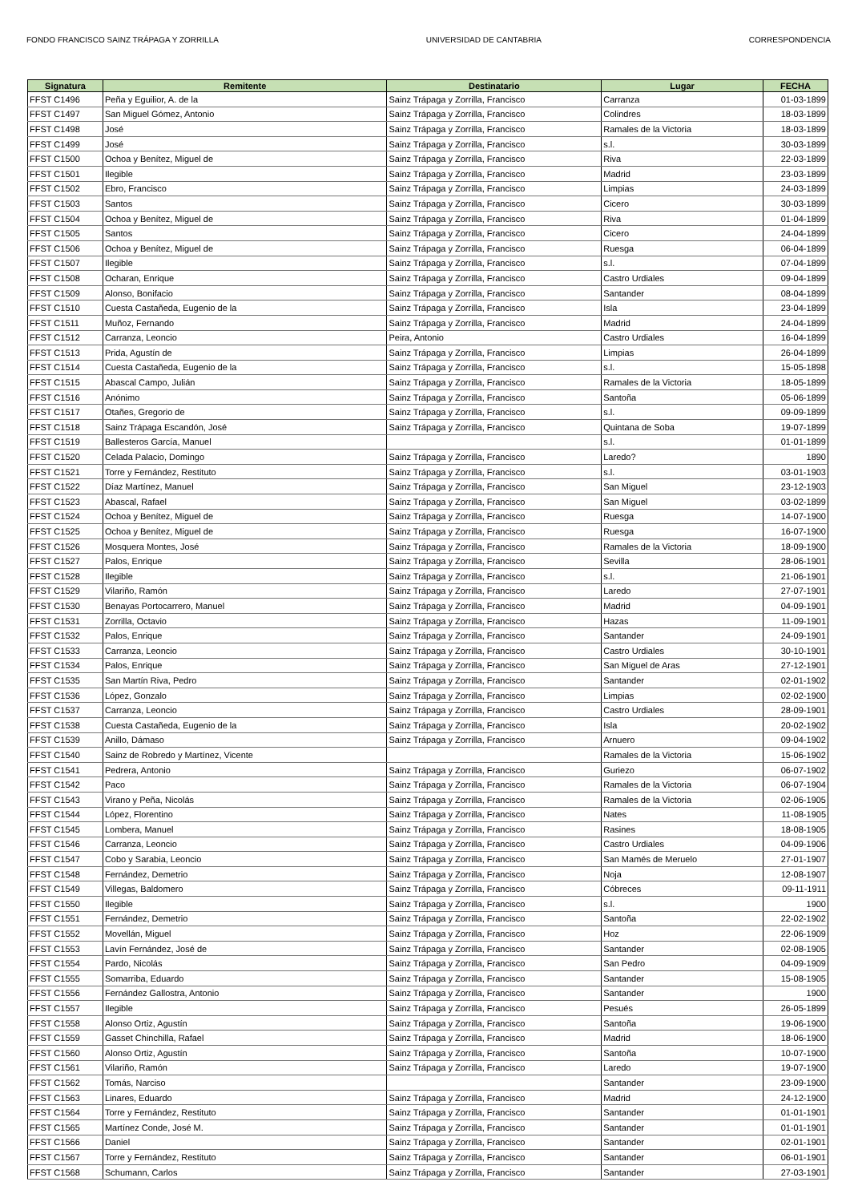FONDO FRANCISCO SAINZ TRÁPAGA Y ZORRILLA UNIVERSIDAD DE CANTABRIA CORRESPONDENCIA
| Signatura | Remitente | Destinatario | Lugar | FECHA |
| --- | --- | --- | --- | --- |
| FFST C1496 | Peña y Eguilior, A. de la | Sainz Trápaga y Zorrilla, Francisco | Carranza | 01-03-1899 |
| FFST C1497 | San Miguel Gómez, Antonio | Sainz Trápaga y Zorrilla, Francisco | Colindres | 18-03-1899 |
| FFST C1498 | José | Sainz Trápaga y Zorrilla, Francisco | Ramales de la Victoria | 18-03-1899 |
| FFST C1499 | José | Sainz Trápaga y Zorrilla, Francisco | s.l. | 30-03-1899 |
| FFST C1500 | Ochoa y Benítez, Miguel de | Sainz Trápaga y Zorrilla, Francisco | Riva | 22-03-1899 |
| FFST C1501 | Ilegible | Sainz Trápaga y Zorrilla, Francisco | Madrid | 23-03-1899 |
| FFST C1502 | Ebro, Francisco | Sainz Trápaga y Zorrilla, Francisco | Limpias | 24-03-1899 |
| FFST C1503 | Santos | Sainz Trápaga y Zorrilla, Francisco | Cicero | 30-03-1899 |
| FFST C1504 | Ochoa y Benítez, Miguel de | Sainz Trápaga y Zorrilla, Francisco | Riva | 01-04-1899 |
| FFST C1505 | Santos | Sainz Trápaga y Zorrilla, Francisco | Cicero | 24-04-1899 |
| FFST C1506 | Ochoa y Benítez, Miguel de | Sainz Trápaga y Zorrilla, Francisco | Ruesga | 06-04-1899 |
| FFST C1507 | Ilegible | Sainz Trápaga y Zorrilla, Francisco | s.l. | 07-04-1899 |
| FFST C1508 | Ocharan, Enrique | Sainz Trápaga y Zorrilla, Francisco | Castro Urdiales | 09-04-1899 |
| FFST C1509 | Alonso, Bonifacio | Sainz Trápaga y Zorrilla, Francisco | Santander | 08-04-1899 |
| FFST C1510 | Cuesta Castañeda, Eugenio de la | Sainz Trápaga y Zorrilla, Francisco | Isla | 23-04-1899 |
| FFST C1511 | Muñoz, Fernando | Sainz Trápaga y Zorrilla, Francisco | Madrid | 24-04-1899 |
| FFST C1512 | Carranza, Leoncio | Peira, Antonio | Castro Urdiales | 16-04-1899 |
| FFST C1513 | Prida, Agustín de | Sainz Trápaga y Zorrilla, Francisco | Limpias | 26-04-1899 |
| FFST C1514 | Cuesta Castañeda, Eugenio de la | Sainz Trápaga y Zorrilla, Francisco | s.l. | 15-05-1898 |
| FFST C1515 | Abascal Campo, Julián | Sainz Trápaga y Zorrilla, Francisco | Ramales de la Victoria | 18-05-1899 |
| FFST C1516 | Anónimo | Sainz Trápaga y Zorrilla, Francisco | Santoña | 05-06-1899 |
| FFST C1517 | Otañes, Gregorio de | Sainz Trápaga y Zorrilla, Francisco | s.l. | 09-09-1899 |
| FFST C1518 | Sainz Trápaga Escandón, José | Sainz Trápaga y Zorrilla, Francisco | Quintana de Soba | 19-07-1899 |
| FFST C1519 | Ballesteros García, Manuel | | s.l. | 01-01-1899 |
| FFST C1520 | Celada Palacio, Domingo | Sainz Trápaga y Zorrilla, Francisco | Laredo? | 1890 |
| FFST C1521 | Torre y Fernández, Restituto | Sainz Trápaga y Zorrilla, Francisco | s.l. | 03-01-1903 |
| FFST C1522 | Díaz Martínez, Manuel | Sainz Trápaga y Zorrilla, Francisco | San Miguel | 23-12-1903 |
| FFST C1523 | Abascal, Rafael | Sainz Trápaga y Zorrilla, Francisco | San Miguel | 03-02-1899 |
| FFST C1524 | Ochoa y Benítez, Miguel de | Sainz Trápaga y Zorrilla, Francisco | Ruesga | 14-07-1900 |
| FFST C1525 | Ochoa y Benítez, Miguel de | Sainz Trápaga y Zorrilla, Francisco | Ruesga | 16-07-1900 |
| FFST C1526 | Mosquera Montes, José | Sainz Trápaga y Zorrilla, Francisco | Ramales de la Victoria | 18-09-1900 |
| FFST C1527 | Palos, Enrique | Sainz Trápaga y Zorrilla, Francisco | Sevilla | 28-06-1901 |
| FFST C1528 | Ilegible | Sainz Trápaga y Zorrilla, Francisco | s.l. | 21-06-1901 |
| FFST C1529 | Vilariño, Ramón | Sainz Trápaga y Zorrilla, Francisco | Laredo | 27-07-1901 |
| FFST C1530 | Benayas Portocarrero, Manuel | Sainz Trápaga y Zorrilla, Francisco | Madrid | 04-09-1901 |
| FFST C1531 | Zorrilla, Octavio | Sainz Trápaga y Zorrilla, Francisco | Hazas | 11-09-1901 |
| FFST C1532 | Palos, Enrique | Sainz Trápaga y Zorrilla, Francisco | Santander | 24-09-1901 |
| FFST C1533 | Carranza, Leoncio | Sainz Trápaga y Zorrilla, Francisco | Castro Urdiales | 30-10-1901 |
| FFST C1534 | Palos, Enrique | Sainz Trápaga y Zorrilla, Francisco | San Miguel de Aras | 27-12-1901 |
| FFST C1535 | San Martín Riva, Pedro | Sainz Trápaga y Zorrilla, Francisco | Santander | 02-01-1902 |
| FFST C1536 | López, Gonzalo | Sainz Trápaga y Zorrilla, Francisco | Limpias | 02-02-1900 |
| FFST C1537 | Carranza, Leoncio | Sainz Trápaga y Zorrilla, Francisco | Castro Urdiales | 28-09-1901 |
| FFST C1538 | Cuesta Castañeda, Eugenio de la | Sainz Trápaga y Zorrilla, Francisco | Isla | 20-02-1902 |
| FFST C1539 | Anillo, Dámaso | Sainz Trápaga y Zorrilla, Francisco | Arnuero | 09-04-1902 |
| FFST C1540 | Sainz de Robredo y Martínez, Vicente | | Ramales de la Victoria | 15-06-1902 |
| FFST C1541 | Pedrera, Antonio | Sainz Trápaga y Zorrilla, Francisco | Guriezo | 06-07-1902 |
| FFST C1542 | Paco | Sainz Trápaga y Zorrilla, Francisco | Ramales de la Victoria | 06-07-1904 |
| FFST C1543 | Virano y Peña, Nicolás | Sainz Trápaga y Zorrilla, Francisco | Ramales de la Victoria | 02-06-1905 |
| FFST C1544 | López, Florentino | Sainz Trápaga y Zorrilla, Francisco | Nates | 11-08-1905 |
| FFST C1545 | Lombera, Manuel | Sainz Trápaga y Zorrilla, Francisco | Rasines | 18-08-1905 |
| FFST C1546 | Carranza, Leoncio | Sainz Trápaga y Zorrilla, Francisco | Castro Urdiales | 04-09-1906 |
| FFST C1547 | Cobo y Sarabia, Leoncio | Sainz Trápaga y Zorrilla, Francisco | San Mamés de Meruelo | 27-01-1907 |
| FFST C1548 | Fernández, Demetrio | Sainz Trápaga y Zorrilla, Francisco | Noja | 12-08-1907 |
| FFST C1549 | Villegas, Baldomero | Sainz Trápaga y Zorrilla, Francisco | Cóbreces | 09-11-1911 |
| FFST C1550 | Ilegible | Sainz Trápaga y Zorrilla, Francisco | s.l. | 1900 |
| FFST C1551 | Fernández, Demetrio | Sainz Trápaga y Zorrilla, Francisco | Santoña | 22-02-1902 |
| FFST C1552 | Movellán, Miguel | Sainz Trápaga y Zorrilla, Francisco | Hoz | 22-06-1909 |
| FFST C1553 | Lavín Fernández, José de | Sainz Trápaga y Zorrilla, Francisco | Santander | 02-08-1905 |
| FFST C1554 | Pardo, Nicolás | Sainz Trápaga y Zorrilla, Francisco | San Pedro | 04-09-1909 |
| FFST C1555 | Somarriba, Eduardo | Sainz Trápaga y Zorrilla, Francisco | Santander | 15-08-1905 |
| FFST C1556 | Fernández Gallostra, Antonio | Sainz Trápaga y Zorrilla, Francisco | Santander | 1900 |
| FFST C1557 | Ilegible | Sainz Trápaga y Zorrilla, Francisco | Pesués | 26-05-1899 |
| FFST C1558 | Alonso Ortiz, Agustín | Sainz Trápaga y Zorrilla, Francisco | Santoña | 19-06-1900 |
| FFST C1559 | Gasset Chinchilla, Rafael | Sainz Trápaga y Zorrilla, Francisco | Madrid | 18-06-1900 |
| FFST C1560 | Alonso Ortiz, Agustín | Sainz Trápaga y Zorrilla, Francisco | Santoña | 10-07-1900 |
| FFST C1561 | Vilariño, Ramón | Sainz Trápaga y Zorrilla, Francisco | Laredo | 19-07-1900 |
| FFST C1562 | Tomás, Narciso | | Santander | 23-09-1900 |
| FFST C1563 | Linares, Eduardo | Sainz Trápaga y Zorrilla, Francisco | Madrid | 24-12-1900 |
| FFST C1564 | Torre y Fernández, Restituto | Sainz Trápaga y Zorrilla, Francisco | Santander | 01-01-1901 |
| FFST C1565 | Martínez Conde, José M. | Sainz Trápaga y Zorrilla, Francisco | Santander | 01-01-1901 |
| FFST C1566 | Daniel | Sainz Trápaga y Zorrilla, Francisco | Santander | 02-01-1901 |
| FFST C1567 | Torre y Fernández, Restituto | Sainz Trápaga y Zorrilla, Francisco | Santander | 06-01-1901 |
| FFST C1568 | Schumann, Carlos | Sainz Trápaga y Zorrilla, Francisco | Santander | 27-03-1901 |